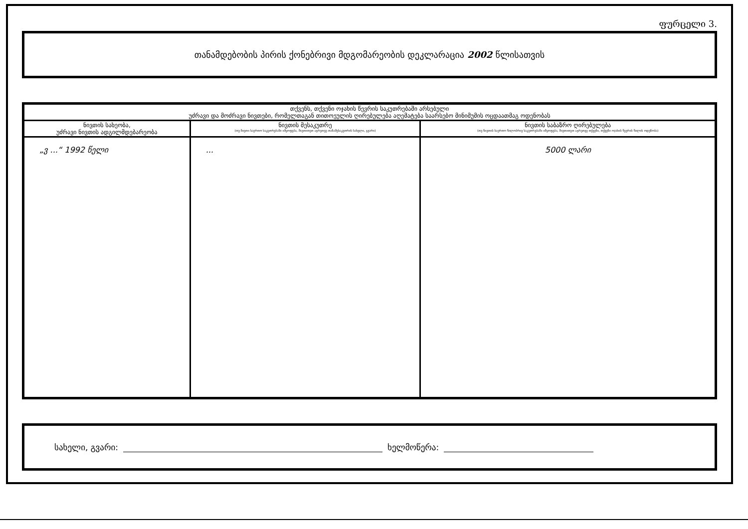ფურცელი 3.
თანამდებობის პირის ქონებრივი მდგომარეობის დეკლარაცია 2002 წლისათვის
| თქვენს, თქვენი ოჯახის წევრის საკუთრებაში არსებული უძრავი და მოძრავი ნივთები, რომელთაგან თითოეულის ღირებულება აღემატება საარსებო მინიმუმის ოცდაათმაგ ოდენობას | | |
| --- | --- | --- |
| ნივთის სახეობა, უძრავი ნივთის ადგილმდებარეობა | ნივთის მესაკუთრე (თუ ნივთი საერთო საკუთრებაში იმყოფება, მიუთითეთ აგრეთვე თანამესაკუთრის სახელი, გვარი) | ნივთის საბაზრო ღირებულება (თუ ნივთის საერთო წილობრივ საკუთრებაში იმყოფება, მიუთითეთ აგრეთვე თქვენი, თქვენი ოჯახის წევრის წილის ოდენობა) |
| „ვ ...“ 1992 წელი | ... | 5000 ლარი |
სახელი, გვარი: ხელმოწერა: